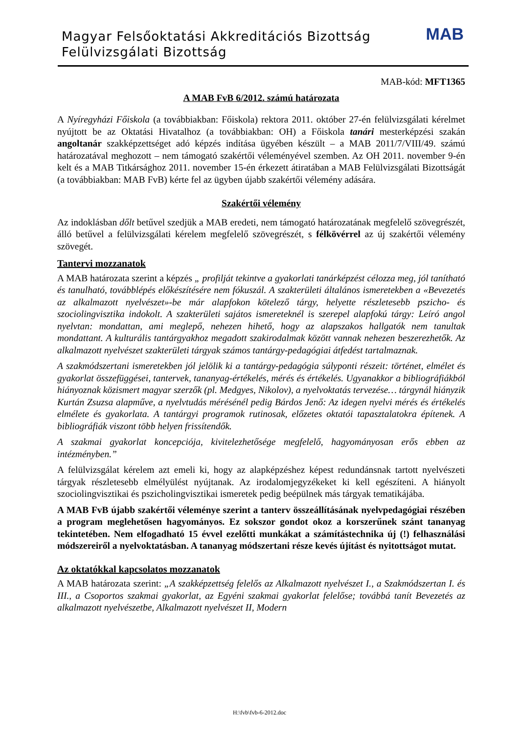Magyar Felsőoktatási Akkreditációs Bizottság
Felülvizsgálati Bizottság
MAB
MAB-kód: MFT1365
A MAB FvB 6/2012. számú határozata
A Nyíregyházi Főiskola (a továbbiakban: Főiskola) rektora 2011. október 27-én felülvizsgálati kérelmet nyújtott be az Oktatási Hivatalhoz (a továbbiakban: OH) a Főiskola tanári mesterképzési szakán angoltanár szakképzettséget adó képzés indítása ügyében készült – a MAB 2011/7/VIII/49. számú határozatával meghozott – nem támogató szakértői véleményével szemben. Az OH 2011. november 9-én kelt és a MAB Titkársághoz 2011. november 15-én érkezett átiratában a MAB Felülvizsgálati Bizottságát (a továbbiakban: MAB FvB) kérte fel az ügyben újabb szakértői vélemény adására.
Szakértői vélemény
Az indoklásban dőlt betűvel szedjük a MAB eredeti, nem támogató határozatának megfelelő szövegrészét, álló betűvel a felülvizsgálati kérelem megfelelő szövegrészét, s félkövérrel az új szakértői vélemény szövegét.
Tantervi mozzanatok
A MAB határozata szerint a képzés „ profilját tekintve a gyakorlati tanárképzést célozza meg, jól tanítható és tanulható, továbblépés előkészítésére nem fókuszál. A szakterületi általános ismeretekben a «Bevezetés az alkalmazott nyelvészet»-be már alapfokon kötelező tárgy, helyette részletesebb pszicho- és szociolingvisztika indokolt. A szakterületi sajátos ismereteknél is szerepel alapfokú tárgy: Leíró angol nyelvtan: mondattan, ami meglepő, nehezen hihető, hogy az alapszakos hallgatók nem tanultak mondattant. A kulturális tantárgyakhoz megadott szakirodalmak között vannak nehezen beszerezhetők. Az alkalmazott nyelvészet szakterületi tárgyak számos tantárgy-pedagógiai átfedést tartalmaznak.
A szakmódszertani ismeretekben jól jelölik ki a tantárgy-pedagógia súlyponti részeit: történet, elmélet és gyakorlat összefüggései, tantervek, tananyag-értékelés, mérés és értékelés. Ugyanakkor a bibliográfiákból hiányoznak közismert magyar szerzők (pl. Medgyes, Nikolov), a nyelvoktatás tervezése… tárgynál hiányzik Kurtán Zsuzsa alapműve, a nyelvtudás mérésénél pedig Bárdos Jenő: Az idegen nyelvi mérés és értékelés elmélete és gyakorlata. A tantárgyi programok rutinosak, előzetes oktatói tapasztalatokra építenek. A bibliográfiák viszont több helyen frissítendők.
A szakmai gyakorlat koncepciója, kivitelezhetősége megfelelő, hagyományosan erős ebben az intézményben.”
A felülvizsgálat kérelem azt emeli ki, hogy az alapképzéshez képest redundánsnak tartott nyelvészeti tárgyak részletesebb elmélyülést nyújtanak. Az irodalomjegyzékeket ki kell egészíteni. A hiányolt szociolingvisztikai és pszicholingvisztikai ismeretek pedig beépülnek más tárgyak tematikájába.
A MAB FvB újabb szakértői véleménye szerint a tanterv összeállításának nyelvpedagógiai részében a program meglehetősen hagyományos. Ez sokszor gondot okoz a korszerűnek szánt tananyag tekintetében. Nem elfogadható 15 évvel ezelőtti munkákat a számítástechnika új (!) felhasználási módszereiről a nyelvoktatásban. A tananyag módszertani része kevés újítást és nyitottságot mutat.
Az oktatókkal kapcsolatos mozzanatok
A MAB határozata szerint: „A szakképzettség felelős az Alkalmazott nyelvészet I., a Szakmódszertan I. és III., a Csoportos szakmai gyakorlat, az Egyéni szakmai gyakorlat felelőse; továbbá tanít Bevezetés az alkalmazott nyelvészetbe, Alkalmazott nyelvészet II, Modern
H:\fvb\fvb-6-2012.doc